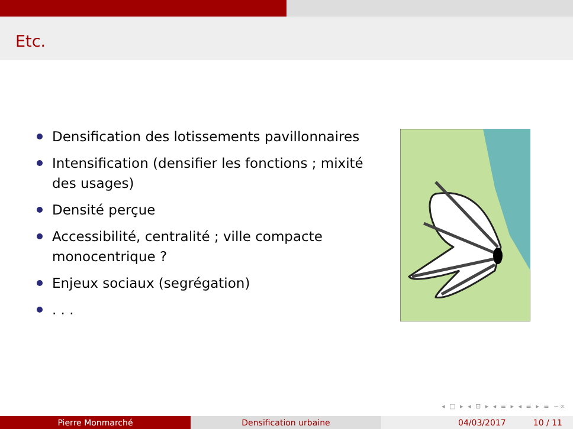Etc.
Densification des lotissements pavillonnaires
Intensification (densifier les fonctions ; mixité des usages)
Densité perçue
Accessibilité, centralité ; ville compacte monocentrique ?
Enjeux sociaux (segrégation)
. . .
◂ □ ▸ ◂ ⊡ ▸ ◂ ≡ ▸ ◂ ≡ ▸ ≡ ∽∝
Pierre Monmarché Densification urbaine 04/03/2017 10 / 11